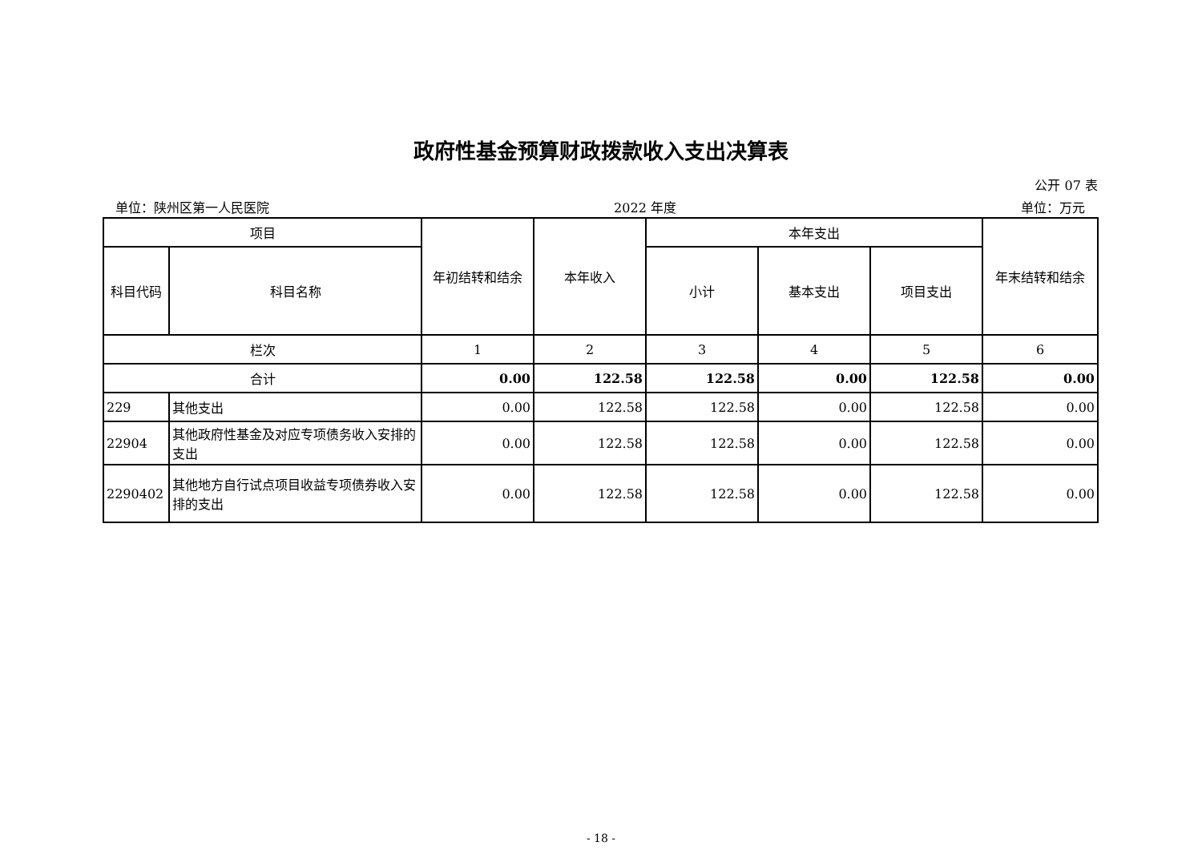政府性基金预算财政拨款收入支出决算表
公开 07 表
单位：陕州区第一人民医院 2022 年度 单位：万元
| 项目 | | 年初结转和结余 | 本年收入 | 本年支出 | | | 年末结转和结余 |
| --- | --- | --- | --- | --- | --- | --- | --- |
| 科目代码 | 科目名称 | | | 小计 | 基本支出 | 项目支出 | |
| 栏次 | | 1 | 2 | 3 | 4 | 5 | 6 |
| 合计 | | 0.00 | 122.58 | 122.58 | 0.00 | 122.58 | 0.00 |
| 229 | 其他支出 | 0.00 | 122.58 | 122.58 | 0.00 | 122.58 | 0.00 |
| 22904 | 其他政府性基金及对应专项债务收入安排的支出 | 0.00 | 122.58 | 122.58 | 0.00 | 122.58 | 0.00 |
| 2290402 | 其他地方自行试点项目收益专项债券收入安排的支出 | 0.00 | 122.58 | 122.58 | 0.00 | 122.58 | 0.00 |
- 18 -